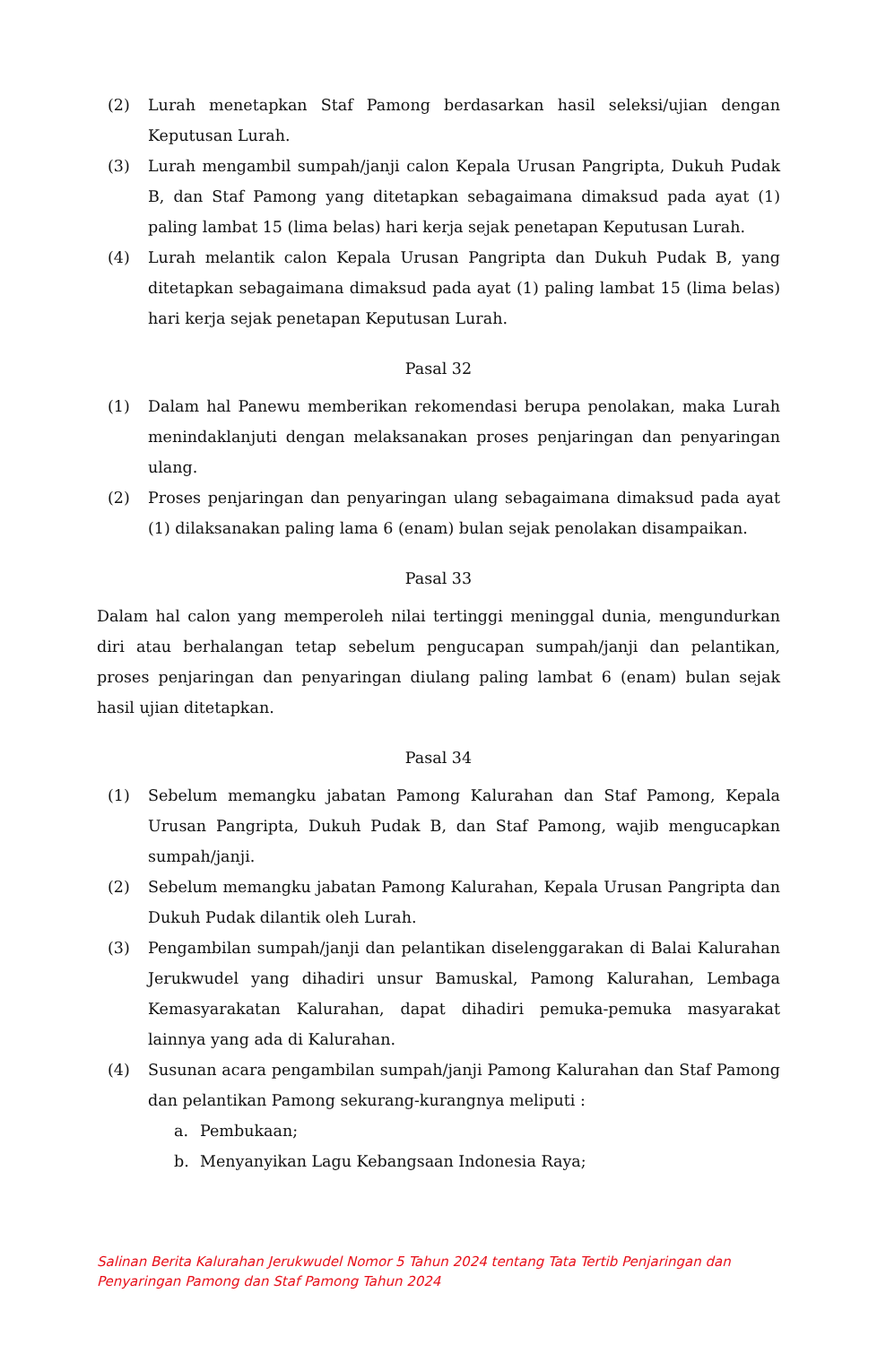(2) Lurah menetapkan Staf Pamong berdasarkan hasil seleksi/ujian dengan Keputusan Lurah.
(3) Lurah mengambil sumpah/janji calon Kepala Urusan Pangripta, Dukuh Pudak B, dan Staf Pamong yang ditetapkan sebagaimana dimaksud pada ayat (1) paling lambat 15 (lima belas) hari kerja sejak penetapan Keputusan Lurah.
(4) Lurah melantik calon Kepala Urusan Pangripta dan Dukuh Pudak B, yang ditetapkan sebagaimana dimaksud pada ayat (1) paling lambat 15 (lima belas) hari kerja sejak penetapan Keputusan Lurah.
Pasal 32
(1) Dalam hal Panewu memberikan rekomendasi berupa penolakan, maka Lurah menindaklanjuti dengan melaksanakan proses penjaringan dan penyaringan ulang.
(2) Proses penjaringan dan penyaringan ulang sebagaimana dimaksud pada ayat (1) dilaksanakan paling lama 6 (enam) bulan sejak penolakan disampaikan.
Pasal 33
Dalam hal calon yang memperoleh nilai tertinggi meninggal dunia, mengundurkan diri atau berhalangan tetap sebelum pengucapan sumpah/janji dan pelantikan, proses penjaringan dan penyaringan diulang paling lambat 6 (enam) bulan sejak hasil ujian ditetapkan.
Pasal 34
(1) Sebelum memangku jabatan Pamong Kalurahan dan Staf Pamong, Kepala Urusan Pangripta, Dukuh Pudak B, dan Staf Pamong, wajib mengucapkan sumpah/janji.
(2) Sebelum memangku jabatan Pamong Kalurahan, Kepala Urusan Pangripta dan Dukuh Pudak dilantik oleh Lurah.
(3) Pengambilan sumpah/janji dan pelantikan diselenggarakan di Balai Kalurahan Jerukwudel yang dihadiri unsur Bamuskal, Pamong Kalurahan, Lembaga Kemasyarakatan Kalurahan, dapat dihadiri pemuka-pemuka masyarakat lainnya yang ada di Kalurahan.
(4) Susunan acara pengambilan sumpah/janji Pamong Kalurahan dan Staf Pamong dan pelantikan Pamong sekurang-kurangnya meliputi :
a. Pembukaan;
b. Menyanyikan Lagu Kebangsaan Indonesia Raya;
Salinan Berita Kalurahan Jerukwudel Nomor 5 Tahun 2024 tentang Tata Tertib Penjaringan dan
Penyaringan Pamong dan Staf Pamong Tahun 2024